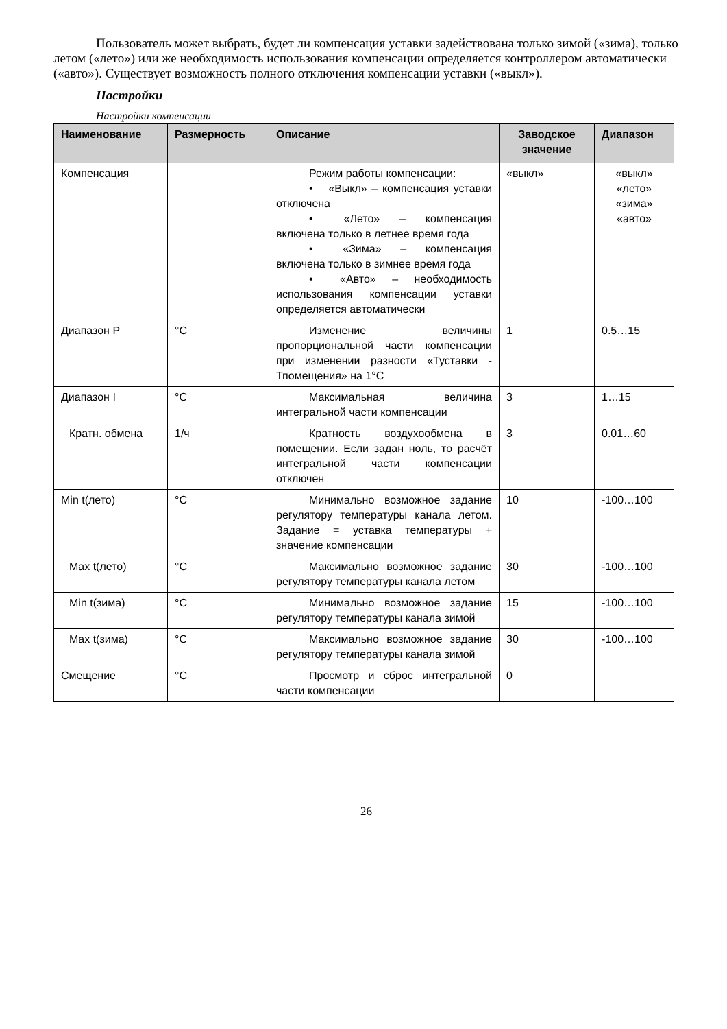Пользователь может выбрать, будет ли компенсация уставки задействована только зимой («зима), только летом («лето») или же необходимость использования компенсации определяется контроллером автоматически («авто»). Существует возможность полного отключения компенсации уставки («выкл»).
Настройки
Настройки компенсации
| Наименование | Размерность | Описание | Заводское значение | Диапазон |
| --- | --- | --- | --- | --- |
| Компенсация | | Режим работы компенсации: • «Выкл» – компенсация уставки отключена • «Лето» – компенсация включена только в летнее время года • «Зима» – компенсация включена только в зимнее время года • «Авто» – необходимость использования компенсации уставки определяется автоматически | «выкл» | «выкл» «лето» «зима» «авто» |
| Диапазон P | °C | Изменение величины пропорциональной части компенсации при изменении разности «Туставки - Тпомещения» на 1°С | 1 | 0.5…15 |
| Диапазон I | °C | Максимальная величина интегральной части компенсации | 3 | 1…15 |
| Кратн. обмена | 1/ч | Кратность воздухообмена в помещении. Если задан ноль, то расчёт интегральной части компенсации отключен | 3 | 0.01…60 |
| Min t(лето) | °C | Минимально возможное задание регулятору температуры канала летом. Задание = уставка температуры + значение компенсации | 10 | -100…100 |
| Max t(лето) | °C | Максимально возможное задание регулятору температуры канала летом | 30 | -100…100 |
| Min t(зима) | °C | Минимально возможное задание регулятору температуры канала зимой | 15 | -100…100 |
| Max t(зима) | °C | Максимально возможное задание регулятору температуры канала зимой | 30 | -100…100 |
| Смещение | °C | Просмотр и сброс интегральной части компенсации | 0 | |
26